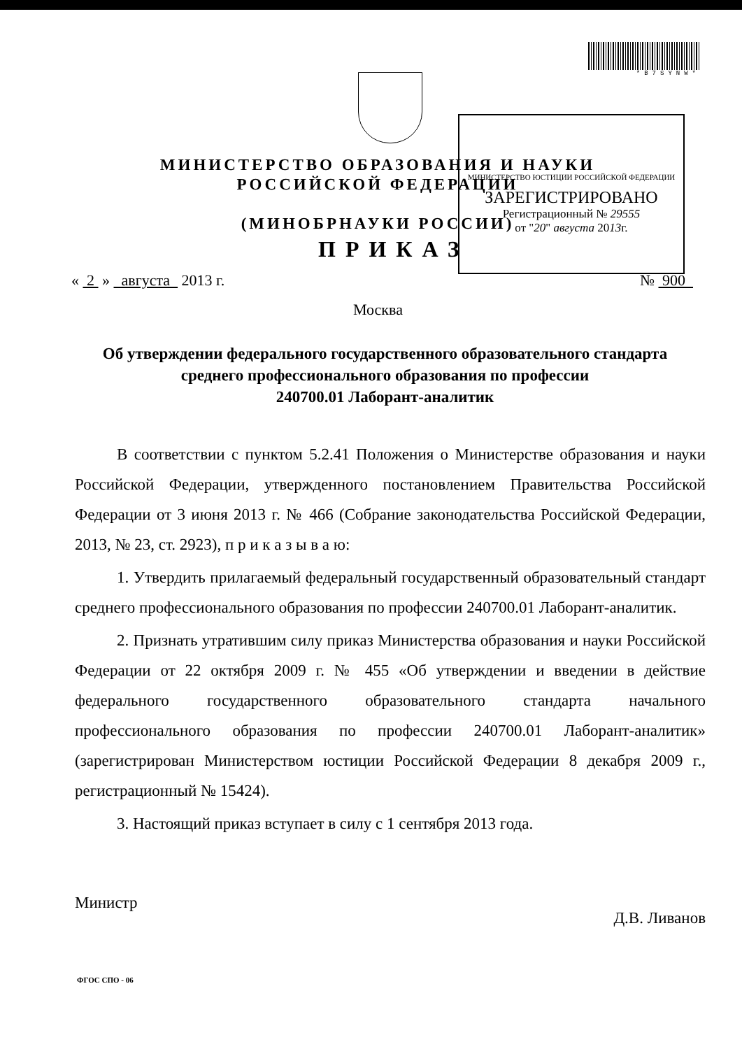*B7SYNW*
МИНИСТЕРСТВО ЮСТИЦИИ РОССИЙСКОЙ ФЕДЕРАЦИИ
ЗАРЕГИСТРИРОВАНО
Регистрационный № 29555
от "20" августа 2013г.
МИНИСТЕРСТВО ОБРАЗОВАНИЯ И НАУКИ
РОССИЙСКОЙ ФЕДЕРАЦИИ
(МИНОБРНАУКИ РОССИИ)
ПРИКАЗ
« 2 » августа 2013 г. № 900
Москва
Об утверждении федерального государственного образовательного стандарта
среднего профессионального образования по профессии
240700.01 Лаборант-аналитик
В соответствии с пунктом 5.2.41 Положения о Министерстве образования и науки Российской Федерации, утвержденного постановлением Правительства Российской Федерации от 3 июня 2013 г. № 466 (Собрание законодательства Российской Федерации, 2013, № 23, ст. 2923), п р и к а з ы в а ю:
1. Утвердить прилагаемый федеральный государственный образовательный стандарт среднего профессионального образования по профессии 240700.01 Лаборант-аналитик.
2. Признать утратившим силу приказ Министерства образования и науки Российской Федерации от 22 октября 2009 г. № 455 «Об утверждении и введении в действие федерального государственного образовательного стандарта начального профессионального образования по профессии 240700.01 Лаборант-аналитик» (зарегистрирован Министерством юстиции Российской Федерации 8 декабря 2009 г., регистрационный № 15424).
3. Настоящий приказ вступает в силу с 1 сентября 2013 года.
Министр Д.В. Ливанов
ФГОС СПО - 06